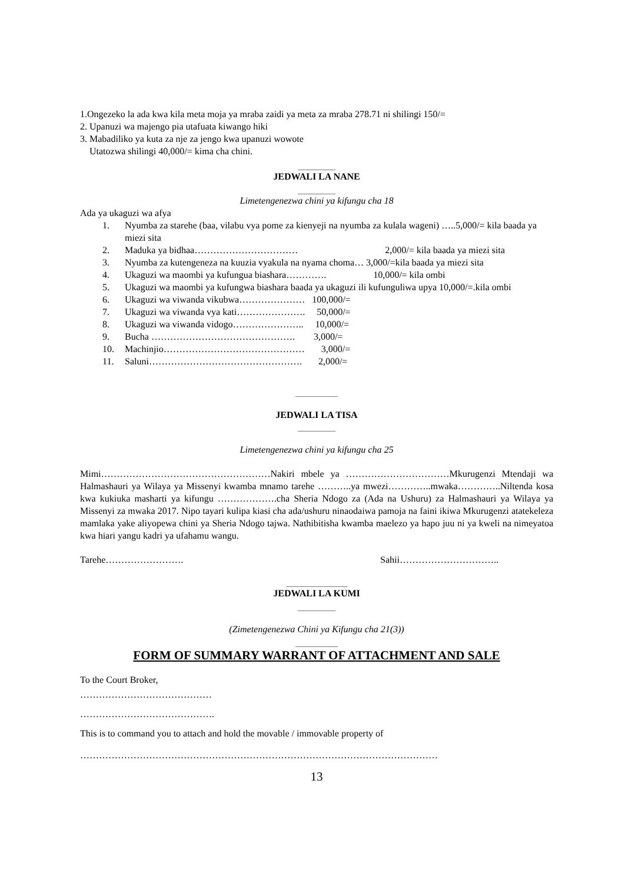1.Ongezeko la ada kwa kila meta moja ya mraba zaidi ya meta za mraba 278.71 ni shilingi 150/=
2. Upanuzi wa majengo pia utafuata kiwango hiki
3. Mabadiliko ya kuta za nje za jengo kwa upanuzi wowote
Utatozwa shilingi 40,000/= kima cha chini.
________
JEDWALI LA NANE
________
Limetengenezwa chini ya kifungu cha 18
Ada ya ukaguzi wa afya
1. Nyumba za starehe (baa, vilabu vya pome za kienyeji na nyumba za kulala wageni) …..5,000/= kila baada ya miezi sita
2. Maduka ya bidhaa…………………………… 2,000/= kila baada ya miezi sita
3. Nyumba za kutengeneza na kuuzia vyakula na nyama choma… 3,000/=kila baada ya miezi sita
4. Ukaguzi wa maombi ya kufungua biashara…………. 10,000/= kila ombi
5. Ukaguzi wa maombi ya kufungwa biashara baada ya ukaguzi ili kufunguliwa upya 10,000/=.kila ombi
6. Ukaguzi wa viwanda vikubwa………………… 100,000/=
7. Ukaguzi wa viwanda vya kati…………………. 50,000/=
8. Ukaguzi wa viwanda vidogo………………….. 10,000/=
9. Bucha ………………………………………. 3,000/=
10. Machinjio……………………………………… 3,000/=
11. Saluni…………………………………………. 2,000/=
_________
JEDWALI LA TISA
________
Limetengenezwa chini ya kifungu cha 25
Mimi………………………………………………Nakiri mbele ya ……………………………Mkurugenzi Mtendaji wa Halmashauri ya Wilaya ya Missenyi kwamba mnamo tarehe ………..ya mwezi…………..mwaka…………..Niltenda kosa kwa kukiuka masharti ya kifungu ……………….cha Sheria Ndogo za (Ada na Ushuru) za Halmashauri ya Wilaya ya Missenyi za mwaka 2017. Nipo tayari kulipa kiasi cha ada/ushuru ninaodaiwa pamoja na faini ikiwa Mkurugenzi atatekeleza mamlaka yake aliyopewa chini ya Sheria Ndogo tajwa. Nathibitisha kwamba maelezo ya hapo juu ni ya kweli na nimeyatoa kwa hiari yangu kadri ya ufahamu wangu.
Tarehe……………………. Sahii…………………………..
_____________
JEDWALI LA KUMI
________
(Zimetengenezwa Chini ya Kifungu cha 21(3))
_________
FORM OF SUMMARY WARRANT OF ATTACHMENT AND SALE
To the Court Broker,
……………………………………
…………………………………….
This is to command you to attach and hold the movable / immovable property of
……………………………………………………………………………………………………
13